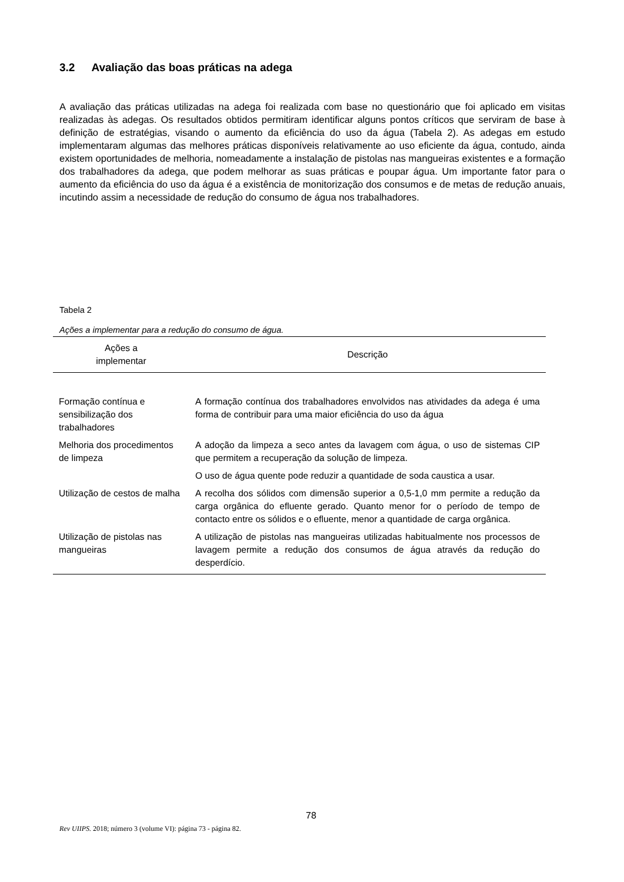3.2 Avaliação das boas práticas na adega
A avaliação das práticas utilizadas na adega foi realizada com base no questionário que foi aplicado em visitas realizadas às adegas. Os resultados obtidos permitiram identificar alguns pontos críticos que serviram de base à definição de estratégias, visando o aumento da eficiência do uso da água (Tabela 2). As adegas em estudo implementaram algumas das melhores práticas disponíveis relativamente ao uso eficiente da água, contudo, ainda existem oportunidades de melhoria, nomeadamente a instalação de pistolas nas mangueiras existentes e a formação dos trabalhadores da adega, que podem melhorar as suas práticas e poupar água. Um importante fator para o aumento da eficiência do uso da água é a existência de monitorização dos consumos e de metas de redução anuais, incutindo assim a necessidade de redução do consumo de água nos trabalhadores.
Tabela 2
Ações a implementar para a redução do consumo de água.
| Ações a implementar | Descrição |
| --- | --- |
| Formação contínua e sensibilização dos trabalhadores | A formação contínua dos trabalhadores envolvidos nas atividades da adega é uma forma de contribuir para uma maior eficiência do uso da água |
| Melhoria dos procedimentos de limpeza | A adoção da limpeza a seco antes da lavagem com água, o uso de sistemas CIP que permitem a recuperação da solução de limpeza. |
| | O uso de água quente pode reduzir a quantidade de soda caustica a usar. |
| Utilização de cestos de malha | A recolha dos sólidos com dimensão superior a 0,5-1,0 mm permite a redução da carga orgânica do efluente gerado. Quanto menor for o período de tempo de contacto entre os sólidos e o efluente, menor a quantidade de carga orgânica. |
| Utilização de pistolas nas mangueiras | A utilização de pistolas nas mangueiras utilizadas habitualmente nos processos de lavagem permite a redução dos consumos de água através da redução do desperdício. |
78
Rev UIIPS. 2018; número 3 (volume VI): página 73 - página 82.